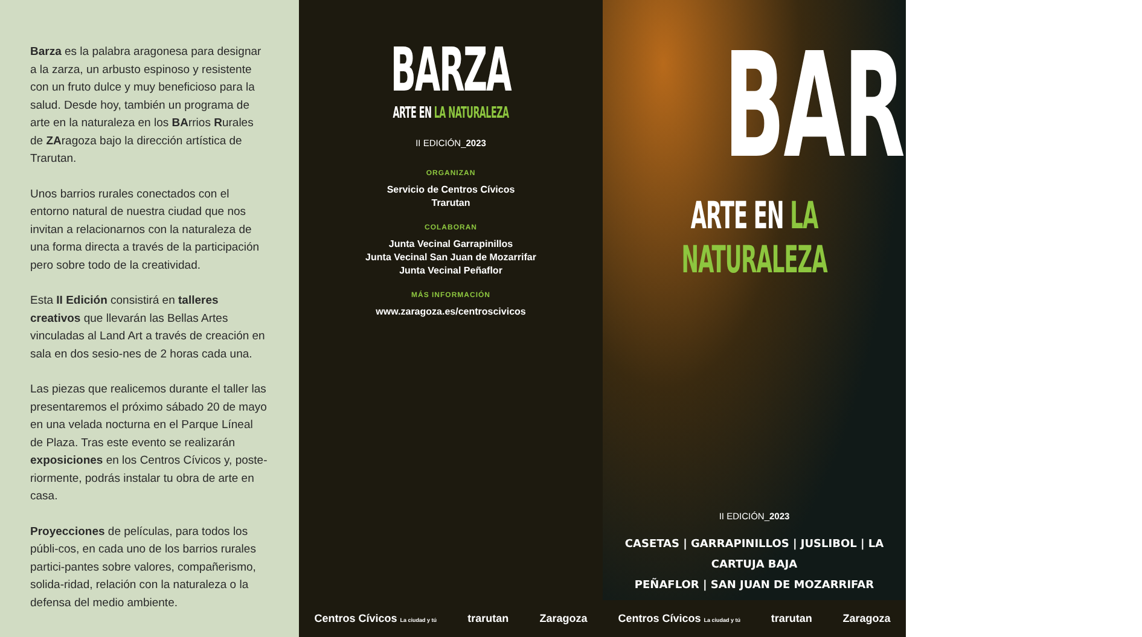Barza es la palabra aragonesa para designar a la zarza, un arbusto espinoso y resistente con un fruto dulce y muy beneficioso para la salud. Desde hoy, también un programa de arte en la naturaleza en los BArrios Rurales de ZAragoza bajo la dirección artística de Trarutan.
Unos barrios rurales conectados con el entorno natural de nuestra ciudad que nos invitan a relacionarnos con la naturaleza de una forma directa a través de la participación pero sobre todo de la creatividad.
Esta II Edición consistirá en talleres creativos que llevarán las Bellas Artes vinculadas al Land Art a través de creación en sala en dos sesio-nes de 2 horas cada una.
Las piezas que realicemos durante el taller las presentaremos el próximo sábado 20 de mayo en una velada nocturna en el Parque Líneal de Plaza. Tras este evento se realizarán exposiciones en los Centros Cívicos y, poste-riormente, podrás instalar tu obra de arte en casa.
Proyecciones de películas, para todos los públi-cos, en cada uno de los barrios rurales partici-pantes sobre valores, compañerismo, solida-ridad, relación con la naturaleza o la defensa del medio ambiente.
BARZA
ARTE EN LA NATURALEZA
II EDICIÓN_2023
ORGANIZAN
Servicio de Centros Cívicos
Trarutan
COLABORAN
Junta Vecinal Garrapinillos
Junta Vecinal San Juan de Mozarrifar
Junta Vecinal Peñaflor
MÁS INFORMACIÓN
www.zaragoza.es/centroscivicos
Centros Cívicos La ciudad y tú trarutan Zaragoza
BARZA
ARTE EN LA NATURALEZA
II EDICIÓN_2023
CASETAS | GARRAPINILLOS | JUSLIBOL | LA CARTUJA BAJA
PEÑAFLOR | SAN JUAN DE MOZARRIFAR
Centros Cívicos La ciudad y tú trarutan Zaragoza